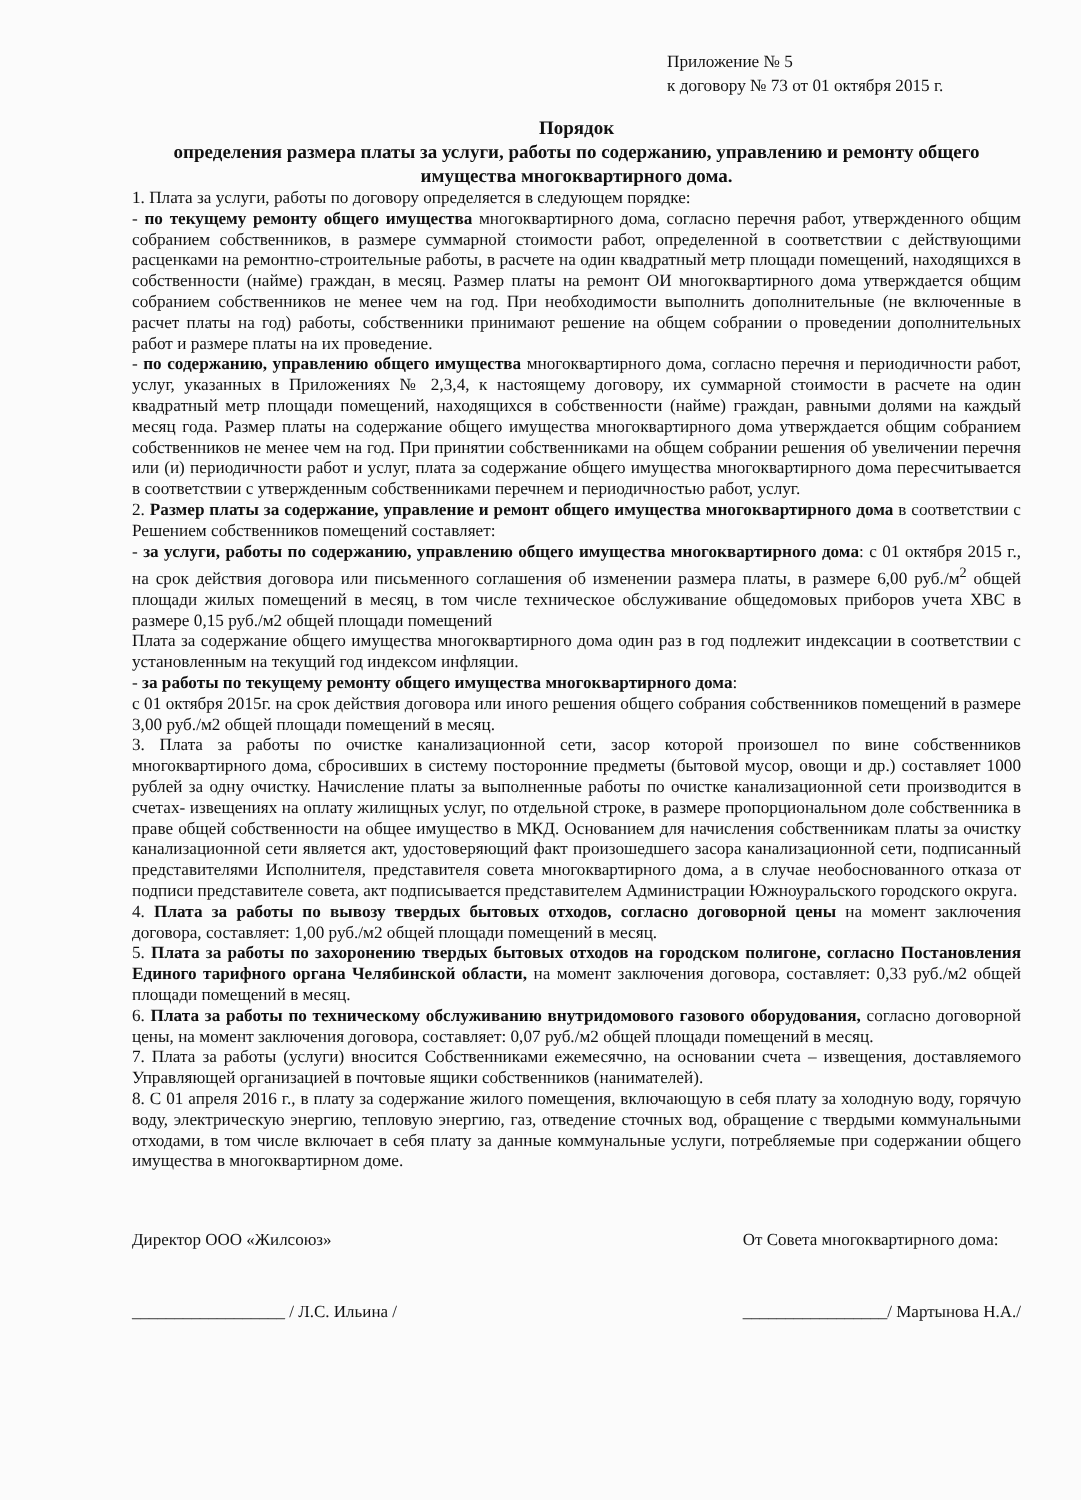Приложение № 5
к договору № 73 от 01 октября 2015 г.
Порядок
определения размера платы за услуги, работы по содержанию, управлению и ремонту общего имущества многоквартирного дома.
1. Плата за услуги, работы по договору определяется в следующем порядке:
- по текущему ремонту общего имущества многоквартирного дома, согласно перечня работ, утвержденного общим собранием собственников, в размере суммарной стоимости работ, определенной в соответствии с действующими расценками на ремонтно-строительные работы, в расчете на один квадратный метр площади помещений, находящихся в собственности (найме) граждан, в месяц. Размер платы на ремонт ОИ многоквартирного дома утверждается общим собранием собственников не менее чем на год. При необходимости выполнить дополнительные (не включенные в расчет платы на год) работы, собственники принимают решение на общем собрании о проведении дополнительных работ и размере платы на их проведение.
- по содержанию, управлению общего имущества многоквартирного дома, согласно перечня и периодичности работ, услуг, указанных в Приложениях № 2,3,4, к настоящему договору, их суммарной стоимости в расчете на один квадратный метр площади помещений, находящихся в собственности (найме) граждан, равными долями на каждый месяц года. Размер платы на содержание общего имущества многоквартирного дома утверждается общим собранием собственников не менее чем на год. При принятии собственниками на общем собрании решения об увеличении перечня или (и) периодичности работ и услуг, плата за содержание общего имущества многоквартирного дома пересчитывается в соответствии с утвержденным собственниками перечнем и периодичностью работ, услуг.
2. Размер платы за содержание, управление и ремонт общего имущества многоквартирного дома в соответствии с Решением собственников помещений составляет:
- за услуги, работы по содержанию, управлению общего имущества многоквартирного дома: с 01 октября 2015 г., на срок действия договора или письменного соглашения об изменении размера платы, в размере 6,00 руб./м<sup>2</sup> общей площади жилых помещений в месяц, в том числе техническое обслуживание общедомовых приборов учета ХВС в размере 0,15 руб./м2 общей площади помещений
Плата за содержание общего имущества многоквартирного дома один раз в год подлежит индексации в соответствии с установленным на текущий год индексом инфляции.
- за работы по текущему ремонту общего имущества многоквартирного дома:
с 01 октября 2015г. на срок действия договора или иного решения общего собрания собственников помещений в размере 3,00 руб./м2 общей площади помещений в месяц.
3. Плата за работы по очистке канализационной сети, засор которой произошел по вине собственников многоквартирного дома, сбросивших в систему посторонние предметы (бытовой мусор, овощи и др.) составляет 1000 рублей за одну очистку. Начисление платы за выполненные работы по очистке канализационной сети производится в счетах- извещениях на оплату жилищных услуг, по отдельной строке, в размере пропорциональном доле собственника в праве общей собственности на общее имущество в МКД. Основанием для начисления собственникам платы за очистку канализационной сети является акт, удостоверяющий факт произошедшего засора канализационной сети, подписанный представителями Исполнителя, представителя совета многоквартирного дома, а в случае необоснованного отказа от подписи представителе совета, акт подписывается представителем Администрации Южноуральского городского округа.
4. Плата за работы по вывозу твердых бытовых отходов, согласно договорной цены на момент заключения договора, составляет: 1,00 руб./м2 общей площади помещений в месяц.
5. Плата за работы по захоронению твердых бытовых отходов на городском полигоне, согласно Постановления Единого тарифного органа Челябинской области, на момент заключения договора, составляет: 0,33 руб./м2 общей площади помещений в месяц.
6. Плата за работы по техническому обслуживанию внутридомового газового оборудования, согласно договорной цены, на момент заключения договора, составляет: 0,07 руб./м2 общей площади помещений в месяц.
7. Плата за работы (услуги) вносится Собственниками ежемесячно, на основании счета – извещения, доставляемого Управляющей организацией в почтовые ящики собственников (нанимателей).
8. С 01 апреля 2016 г., в плату за содержание жилого помещения, включающую в себя плату за холодную воду, горячую воду, электрическую энергию, тепловую энергию, газ, отведение сточных вод, обращение с твердыми коммунальными отходами, в том числе включает в себя плату за данные коммунальные услуги, потребляемые при содержании общего имущества в многоквартирном доме.
Директор ООО «Жилсоюз»
__________________ / Л.С. Ильина /
От Совета многоквартирного дома:
_________________/ Мартынова Н.А./